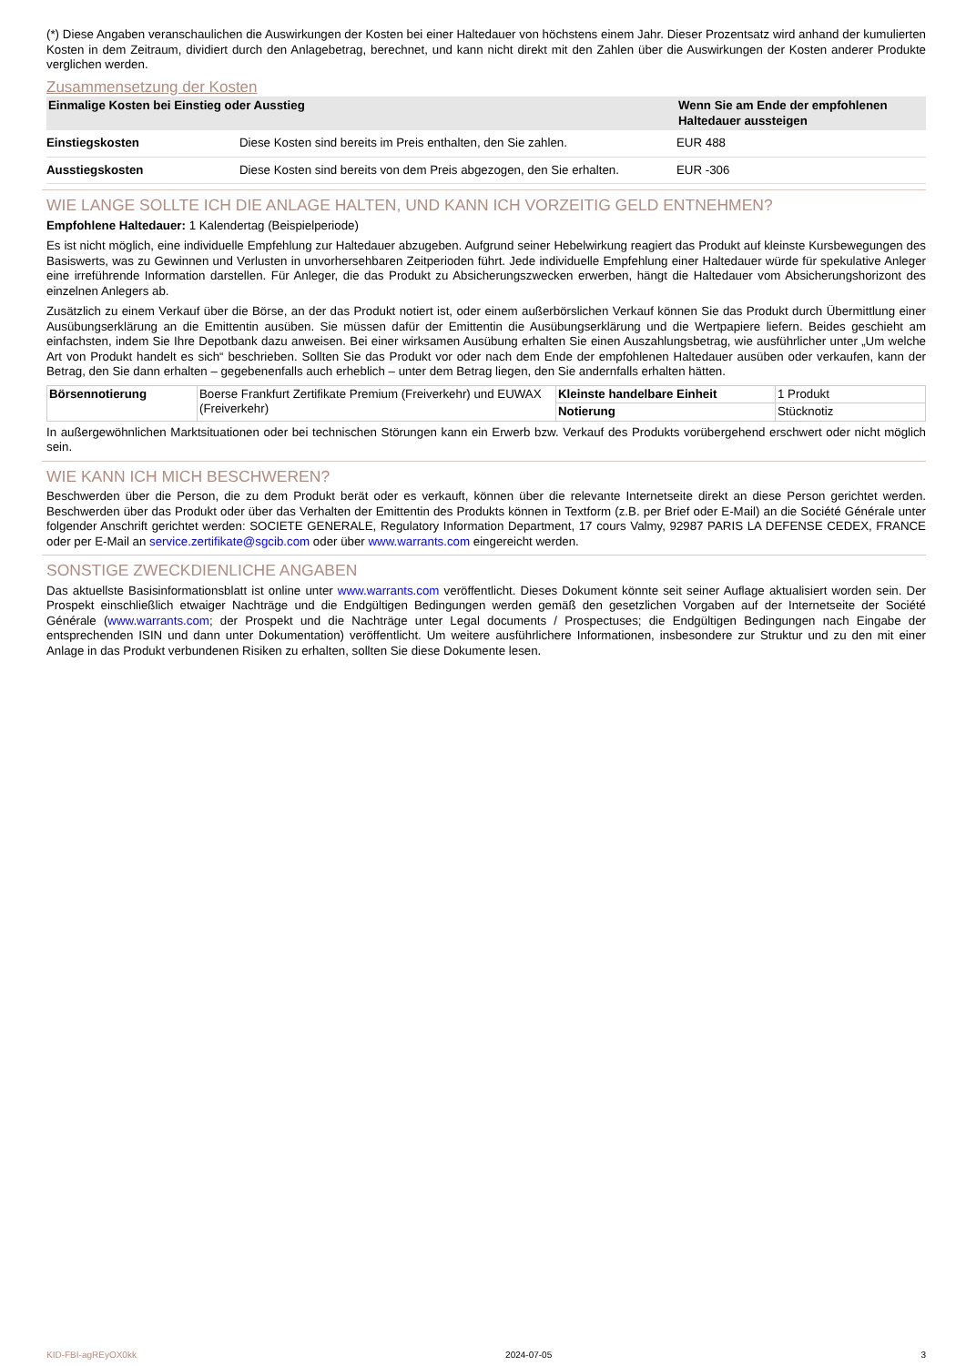(*) Diese Angaben veranschaulichen die Auswirkungen der Kosten bei einer Haltedauer von höchstens einem Jahr. Dieser Prozentsatz wird anhand der kumulierten Kosten in dem Zeitraum, dividiert durch den Anlagebetrag, berechnet, und kann nicht direkt mit den Zahlen über die Auswirkungen der Kosten anderer Produkte verglichen werden.
Zusammensetzung der Kosten
| Einmalige Kosten bei Einstieg oder Ausstieg | | Wenn Sie am Ende der empfohlenen Haltedauer aussteigen |
| --- | --- | --- |
| Einstiegskosten | Diese Kosten sind bereits im Preis enthalten, den Sie zahlen. | EUR 488 |
| Ausstiegskosten | Diese Kosten sind bereits von dem Preis abgezogen, den Sie erhalten. | EUR -306 |
WIE LANGE SOLLTE ICH DIE ANLAGE HALTEN, UND KANN ICH VORZEITIG GELD ENTNEHMEN?
Empfohlene Haltedauer: 1 Kalendertag (Beispielperiode)
Es ist nicht möglich, eine individuelle Empfehlung zur Haltedauer abzugeben. Aufgrund seiner Hebelwirkung reagiert das Produkt auf kleinste Kursbewegungen des Basiswerts, was zu Gewinnen und Verlusten in unvorhersehbaren Zeitperioden führt. Jede individuelle Empfehlung einer Haltedauer würde für spekulative Anleger eine irreführende Information darstellen. Für Anleger, die das Produkt zu Absicherungszwecken erwerben, hängt die Haltedauer vom Absicherungshorizont des einzelnen Anlegers ab.
Zusätzlich zu einem Verkauf über die Börse, an der das Produkt notiert ist, oder einem außerbörslichen Verkauf können Sie das Produkt durch Übermittlung einer Ausübungserklärung an die Emittentin ausüben. Sie müssen dafür der Emittentin die Ausübungserklärung und die Wertpapiere liefern. Beides geschieht am einfachsten, indem Sie Ihre Depotbank dazu anweisen. Bei einer wirksamen Ausübung erhalten Sie einen Auszahlungsbetrag, wie ausführlicher unter „Um welche Art von Produkt handelt es sich“ beschrieben. Sollten Sie das Produkt vor oder nach dem Ende der empfohlenen Haltedauer ausüben oder verkaufen, kann der Betrag, den Sie dann erhalten – gegebenenfalls auch erheblich – unter dem Betrag liegen, den Sie andernfalls erhalten hätten.
| Börsennotierung | Boerse Frankfurt Zertifikate Premium (Freiverkehr) und EUWAX (Freiverkehr) | Kleinste handelbare Einheit | 1 Produkt |
| | | Notierung | Stücknotiz |
In außergewöhnlichen Marktsituationen oder bei technischen Störungen kann ein Erwerb bzw. Verkauf des Produkts vorübergehend erschwert oder nicht möglich sein.
WIE KANN ICH MICH BESCHWEREN?
Beschwerden über die Person, die zu dem Produkt berät oder es verkauft, können über die relevante Internetseite direkt an diese Person gerichtet werden. Beschwerden über das Produkt oder über das Verhalten der Emittentin des Produkts können in Textform (z.B. per Brief oder E-Mail) an die Société Générale unter folgender Anschrift gerichtet werden: SOCIETE GENERALE, Regulatory Information Department, 17 cours Valmy, 92987 PARIS LA DEFENSE CEDEX, FRANCE oder per E-Mail an service.zertifikate@sgcib.com oder über www.warrants.com eingereicht werden.
SONSTIGE ZWECKDIENLICHE ANGABEN
Das aktuellste Basisinformationsblatt ist online unter www.warrants.com veröffentlicht. Dieses Dokument könnte seit seiner Auflage aktualisiert worden sein. Der Prospekt einschließlich etwaiger Nachträge und die Endgültigen Bedingungen werden gemäß den gesetzlichen Vorgaben auf der Internetseite der Société Générale (www.warrants.com; der Prospekt und die Nachträge unter Legal documents / Prospectuses; die Endgültigen Bedingungen nach Eingabe der entsprechenden ISIN und dann unter Dokumentation) veröffentlicht. Um weitere ausführlichere Informationen, insbesondere zur Struktur und zu den mit einer Anlage in das Produkt verbundenen Risiken zu erhalten, sollten Sie diese Dokumente lesen.
KID-FBI-agREyOX0kk 2024-07-05 3